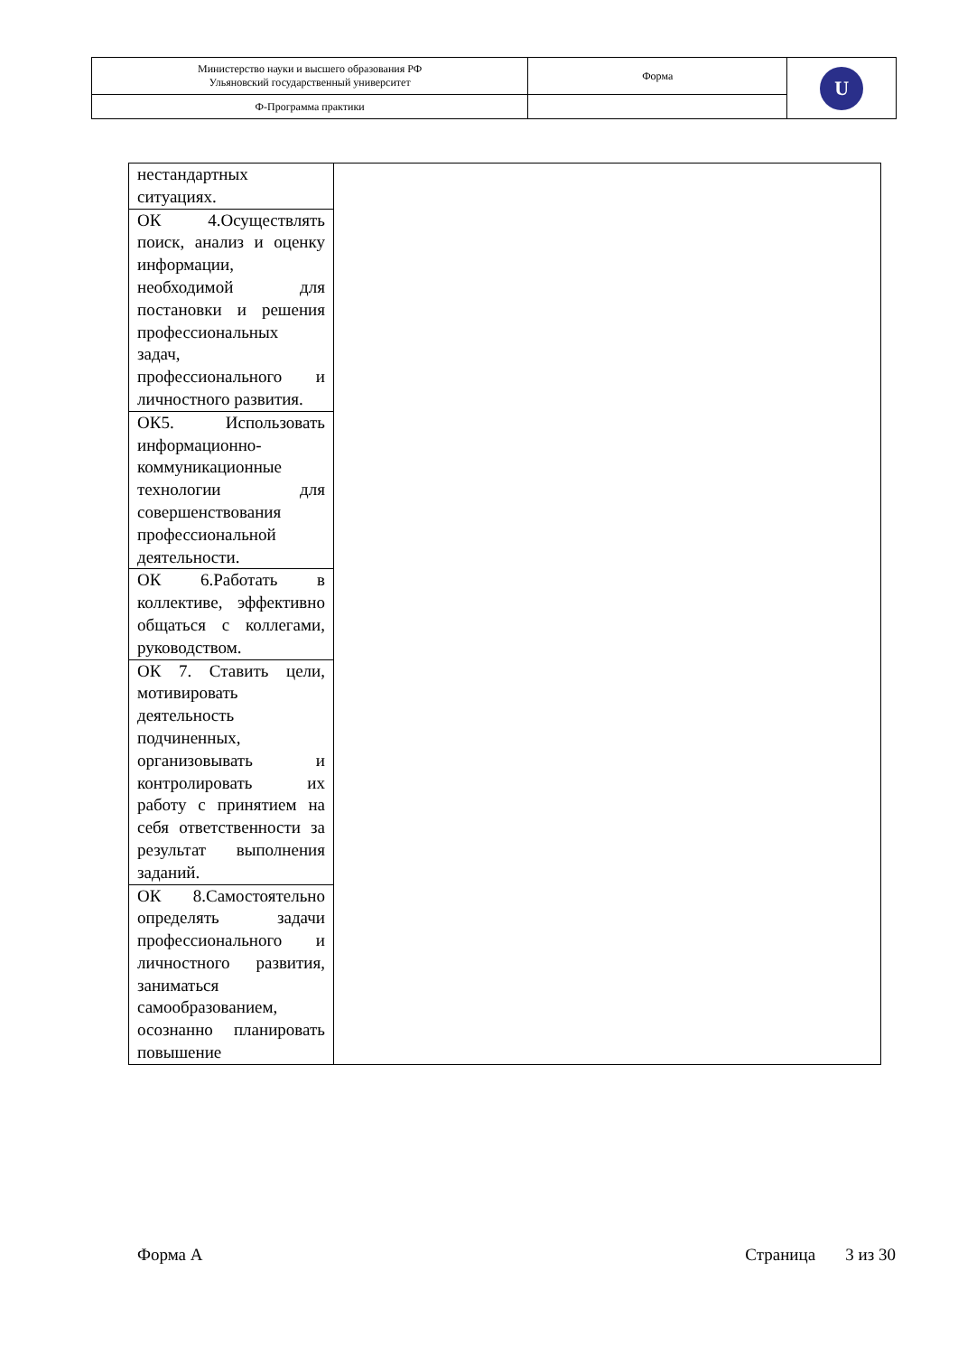| Министерство науки и высшего образования РФ Ульяновский государственный университет | Форма | U |
| Ф-Программа практики | | |
| нестандартных ситуациях. | |
| ОК 4.Осуществлять поиск, анализ и оценку информации, необходимой для постановки и решения профессиональных задач, профессионального и личностного развития. | |
| ОК5. Использовать информационно-коммуникационные технологии для совершенствования профессиональной деятельности. | |
| ОК 6.Работать в коллективе, эффективно общаться с коллегами, руководством. | |
| ОК 7. Ставить цели, мотивировать деятельность подчиненных, организовывать и контролировать их работу с принятием на себя ответственности за результат выполнения заданий. | |
| ОК 8.Самостоятельно определять задачи профессионального и личностного развития, заниматься самообразованием, осознанно планировать повышение | |
Форма А Страница 3 из 30